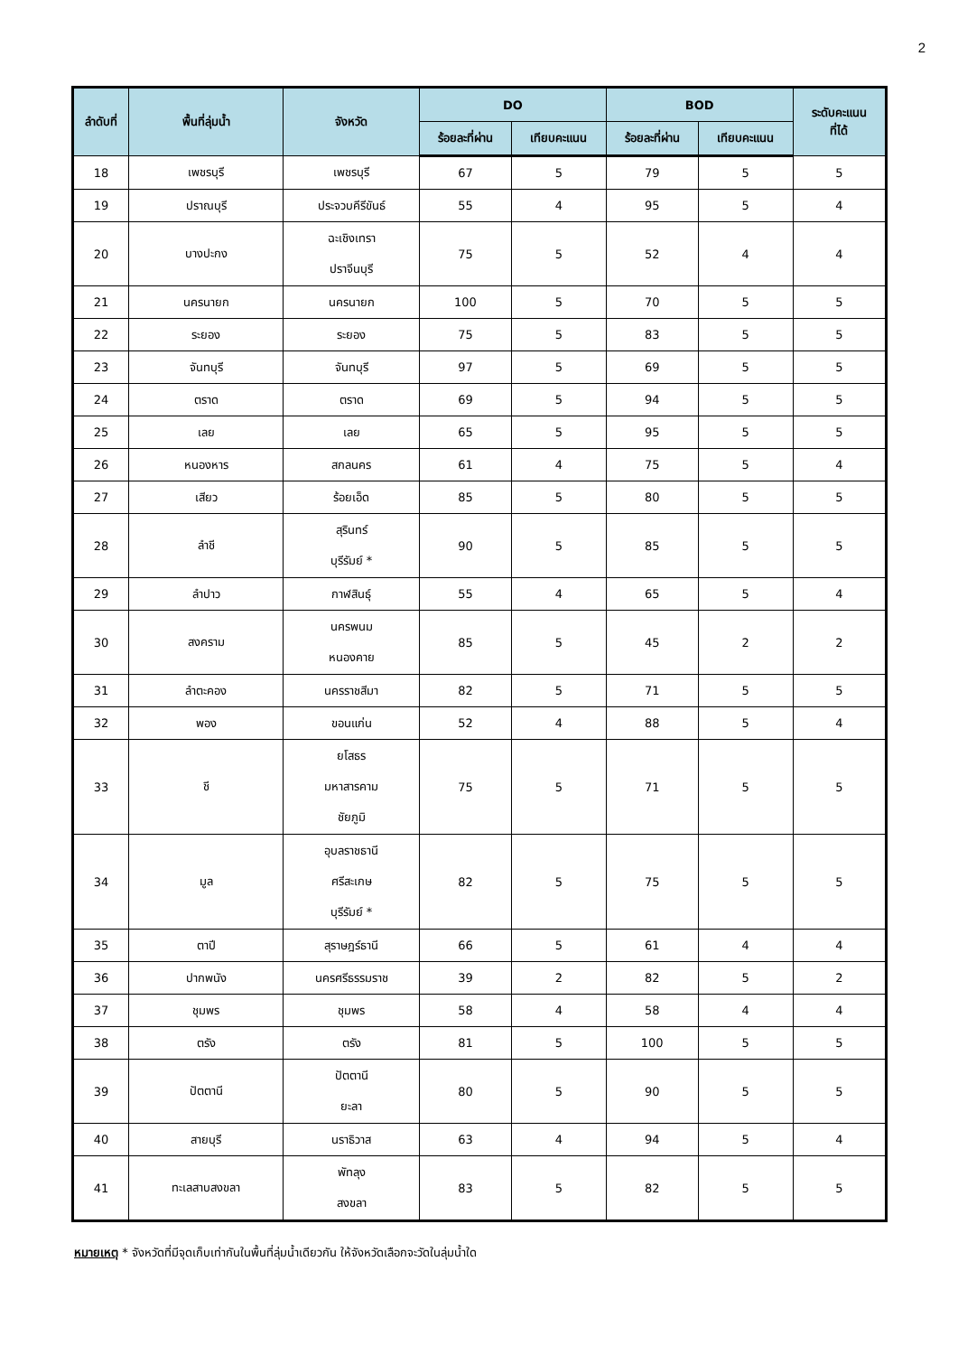2
| ลำดับที่ | พื้นที่ลุ่มน้ำ | จังหวัด | DO | | BOD | | ระดับคะแนน ที่ได้ |
| --- | --- | --- | --- | --- | --- | --- | --- |
| | | | ร้อยละที่ผ่าน | เทียบคะแนน | ร้อยละที่ผ่าน | เทียบคะแนน | |
| 18 | เพชรบุรี | เพชรบุรี | 67 | 5 | 79 | 5 | 5 |
| 19 | ปราณบุรี | ประจวบคีรีขันธ์ | 55 | 4 | 95 | 5 | 4 |
| 20 | บางปะกง | ฉะเชิงเทรา ปราจีนบุรี | 75 | 5 | 52 | 4 | 4 |
| 21 | นครนายก | นครนายก | 100 | 5 | 70 | 5 | 5 |
| 22 | ระยอง | ระยอง | 75 | 5 | 83 | 5 | 5 |
| 23 | จันทบุรี | จันทบุรี | 97 | 5 | 69 | 5 | 5 |
| 24 | ตราด | ตราด | 69 | 5 | 94 | 5 | 5 |
| 25 | เลย | เลย | 65 | 5 | 95 | 5 | 5 |
| 26 | หนองหาร | สกลนคร | 61 | 4 | 75 | 5 | 4 |
| 27 | เสียว | ร้อยเอ็ด | 85 | 5 | 80 | 5 | 5 |
| 28 | ลำชี | สุรินทร์ บุรีรัมย์ * | 90 | 5 | 85 | 5 | 5 |
| 29 | ลำปาว | กาฬสินธุ์ | 55 | 4 | 65 | 5 | 4 |
| 30 | สงคราม | นครพนม หนองคาย | 85 | 5 | 45 | 2 | 2 |
| 31 | ลำตะคอง | นครราชสีมา | 82 | 5 | 71 | 5 | 5 |
| 32 | พอง | ขอนแก่น | 52 | 4 | 88 | 5 | 4 |
| 33 | ชี | ยโสธร มหาสารคาม ชัยภูมิ | 75 | 5 | 71 | 5 | 5 |
| 34 | มูล | อุบลราชธานี ศรีสะเกษ บุรีรัมย์ * | 82 | 5 | 75 | 5 | 5 |
| 35 | ตาปี | สุราษฎร์ธานี | 66 | 5 | 61 | 4 | 4 |
| 36 | ปากพนัง | นครศรีธรรมราช | 39 | 2 | 82 | 5 | 2 |
| 37 | ชุมพร | ชุมพร | 58 | 4 | 58 | 4 | 4 |
| 38 | ตรัง | ตรัง | 81 | 5 | 100 | 5 | 5 |
| 39 | ปัตตานี | ปัตตานี ยะลา | 80 | 5 | 90 | 5 | 5 |
| 40 | สายบุรี | นราธิวาส | 63 | 4 | 94 | 5 | 4 |
| 41 | ทะเลสาบสงขลา | พัทลุง สงขลา | 83 | 5 | 82 | 5 | 5 |
หมายเหตุ * จังหวัดที่มีจุดเก็บเท่ากันในพื้นที่ลุ่มน้ำเดียวกัน ให้จังหวัดเลือกจะวัดในลุ่มน้ำใด